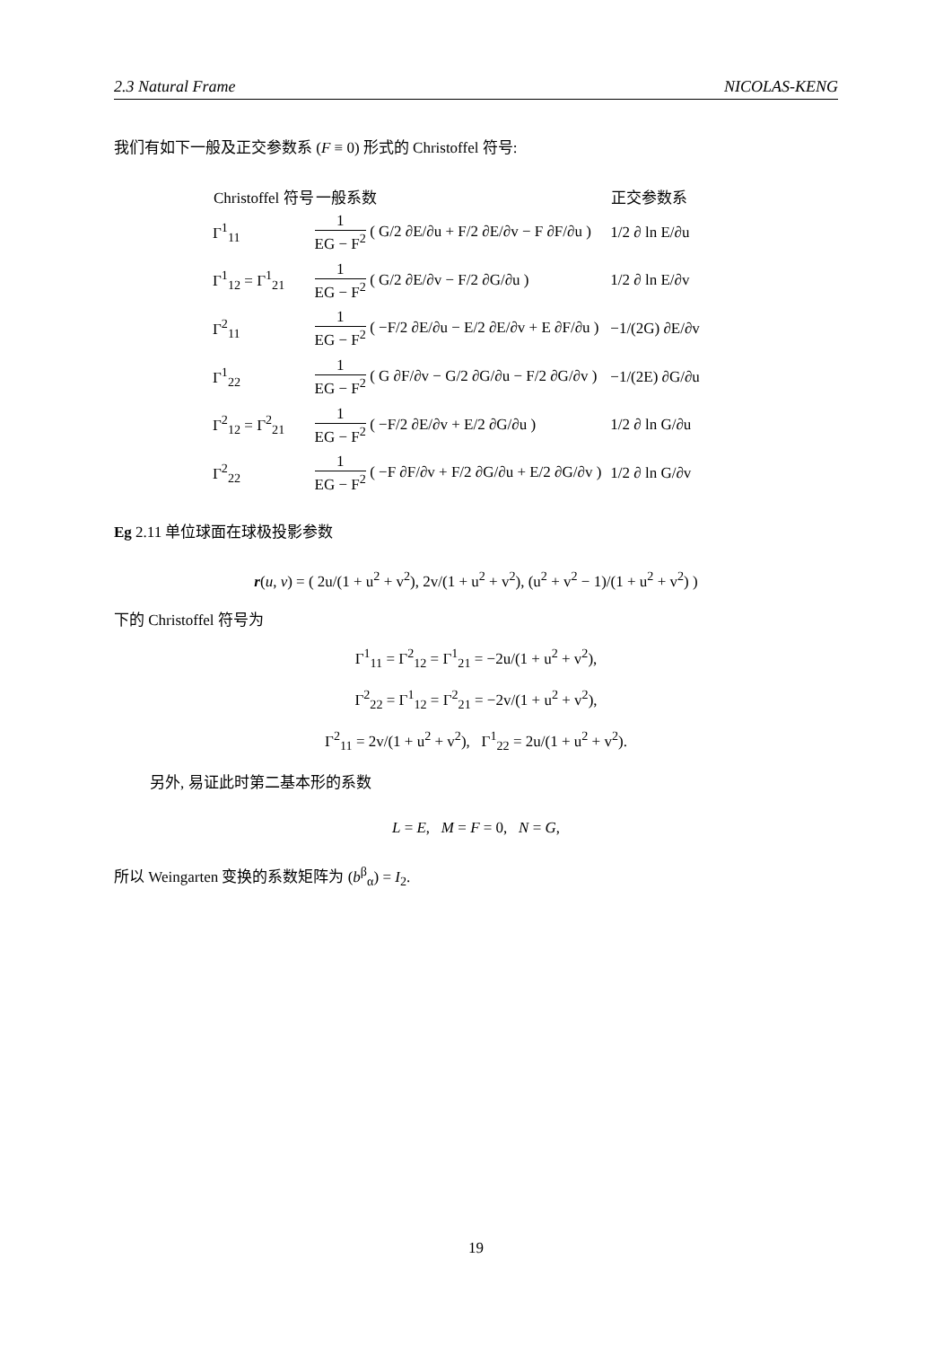2.3 Natural Frame NICOLAS-KENG
我们有如下一般及正交参数系 (F ≡ 0) 形式的 Christoffel 符号:
| Christoffel 符号 | 一般系数 | 正交参数系 |
| --- | --- | --- |
| Γ<sup>1</sup><sub>11</sub> | 1 EG − F<sup>2</sup> ( G/2 ∂E/∂u + F/2 ∂E/∂v − F ∂F/∂u ) | 1/2 ∂ ln E/∂u |
| Γ<sup>1</sup><sub>12</sub> = Γ<sup>1</sup><sub>21</sub> | 1 EG − F<sup>2</sup> ( G/2 ∂E/∂v − F/2 ∂G/∂u ) | 1/2 ∂ ln E/∂v |
| Γ<sup>2</sup><sub>11</sub> | 1 EG − F<sup>2</sup> ( −F/2 ∂E/∂u − E/2 ∂E/∂v + E ∂F/∂u ) | −1/(2G) ∂E/∂v |
| Γ<sup>1</sup><sub>22</sub> | 1 EG − F<sup>2</sup> ( G ∂F/∂v − G/2 ∂G/∂u − F/2 ∂G/∂v ) | −1/(2E) ∂G/∂u |
| Γ<sup>2</sup><sub>12</sub> = Γ<sup>2</sup><sub>21</sub> | 1 EG − F<sup>2</sup> ( −F/2 ∂E/∂v + E/2 ∂G/∂u ) | 1/2 ∂ ln G/∂u |
| Γ<sup>2</sup><sub>22</sub> | 1 EG − F<sup>2</sup> ( −F ∂F/∂v + F/2 ∂G/∂u + E/2 ∂G/∂v ) | 1/2 ∂ ln G/∂v |
Eg 2.11 单位球面在球极投影参数
r(u, v) = ( 2u/(1 + u<sup>2</sup> + v<sup>2</sup>), 2v/(1 + u<sup>2</sup> + v<sup>2</sup>), (u<sup>2</sup> + v<sup>2</sup> − 1)/(1 + u<sup>2</sup> + v<sup>2</sup>) )
下的 Christoffel 符号为
Γ<sup>1</sup><sub>11</sub> = Γ<sup>2</sup><sub>12</sub> = Γ<sup>1</sup><sub>21</sub> = −2u/(1 + u<sup>2</sup> + v<sup>2</sup>),
Γ<sup>2</sup><sub>22</sub> = Γ<sup>1</sup><sub>12</sub> = Γ<sup>2</sup><sub>21</sub> = −2v/(1 + u<sup>2</sup> + v<sup>2</sup>),
Γ<sup>2</sup><sub>11</sub> = 2v/(1 + u<sup>2</sup> + v<sup>2</sup>), Γ<sup>1</sup><sub>22</sub> = 2u/(1 + u<sup>2</sup> + v<sup>2</sup>).
另外, 易证此时第二基本形的系数
L = E, M = F = 0, N = G,
所以 Weingarten 变换的系数矩阵为 (b<sup>β</sup><sub>α</sub>) = I<sub>2</sub>.
19